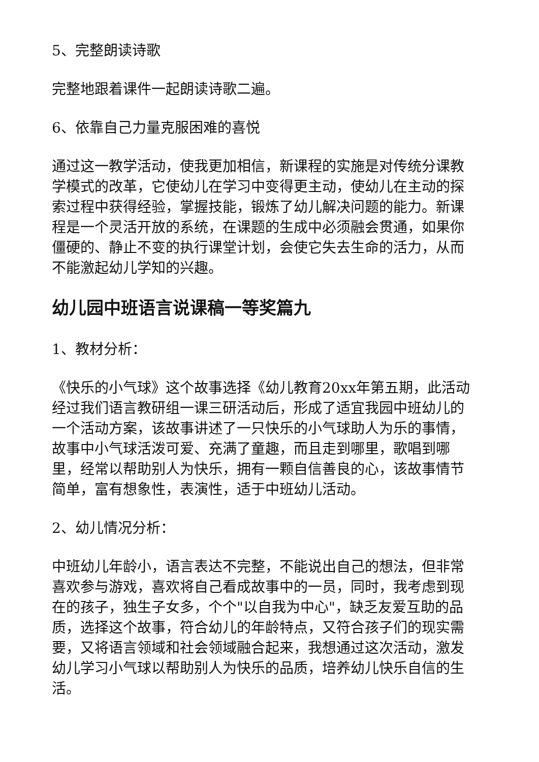5、完整朗读诗歌
完整地跟着课件一起朗读诗歌二遍。
6、依靠自己力量克服困难的喜悦
通过这一教学活动，使我更加相信，新课程的实施是对传统分课教学模式的改革，它使幼儿在学习中变得更主动，使幼儿在主动的探索过程中获得经验，掌握技能，锻炼了幼儿解决问题的能力。新课程是一个灵活开放的系统，在课题的生成中必须融会贯通，如果你僵硬的、静止不变的执行课堂计划，会使它失去生命的活力，从而不能激起幼儿学知的兴趣。
幼儿园中班语言说课稿一等奖篇九
1、教材分析：
《快乐的小气球》这个故事选择《幼儿教育20xx年第五期，此活动经过我们语言教研组一课三研活动后，形成了适宜我园中班幼儿的一个活动方案，该故事讲述了一只快乐的小气球助人为乐的事情，故事中小气球活泼可爱、充满了童趣，而且走到哪里，歌唱到哪里，经常以帮助别人为快乐，拥有一颗自信善良的心，该故事情节简单，富有想象性，表演性，适于中班幼儿活动。
2、幼儿情况分析：
中班幼儿年龄小，语言表达不完整，不能说出自己的想法，但非常喜欢参与游戏，喜欢将自己看成故事中的一员，同时，我考虑到现在的孩子，独生子女多，个个"以自我为中心"，缺乏友爱互助的品质，选择这个故事，符合幼儿的年龄特点，又符合孩子们的现实需要，又将语言领域和社会领域融合起来，我想通过这次活动，激发幼儿学习小气球以帮助别人为快乐的品质，培养幼儿快乐自信的生活。